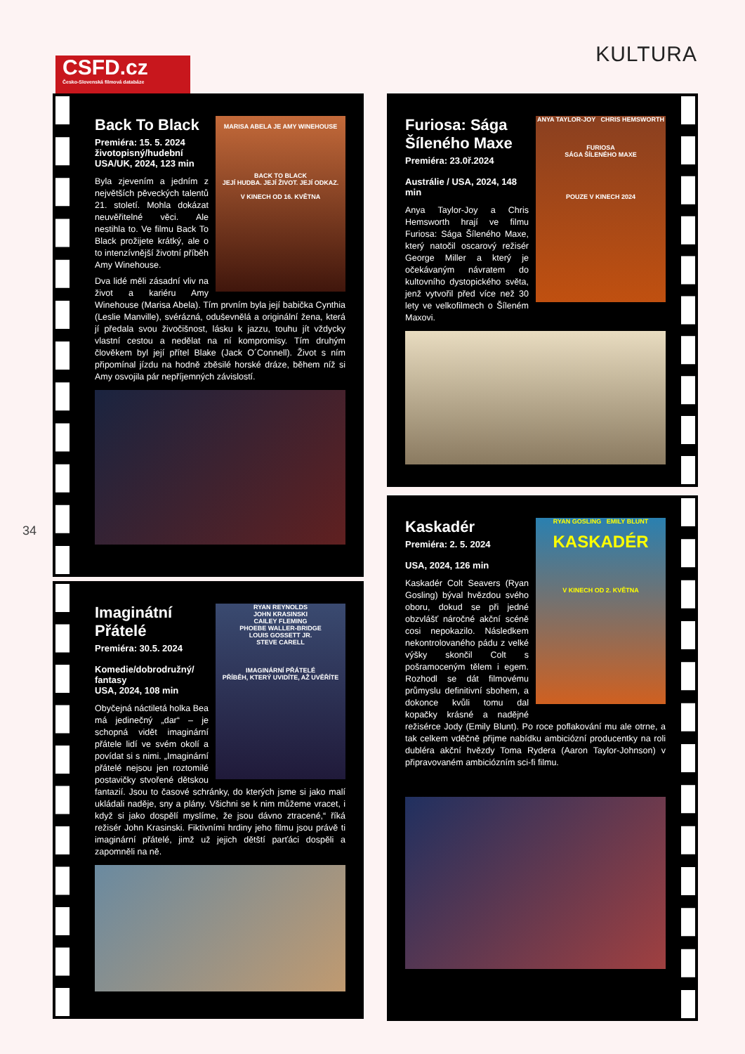CSFD.cz
Česko-Slovenská filmová databáze
KULTURA
34
MARISA ABELA JE AMY WINEHOUSE
BACK TO BLACK
JEJÍ HUDBA. JEJÍ ŽIVOT. JEJÍ ODKAZ.
V KINECH OD 16. KVĚTNA
Back To Black
Premiéra: 15. 5. 2024
životopisný/hudební USA/UK, 2024, 123 min
Byla zjevením a jedním z největších pěveckých talentů 21. století. Mohla dokázat neuvěřitelné věci. Ale nestihla to. Ve filmu Back To Black prožijete krátký, ale o to intenzívnější životní příběh Amy Winehouse.
Dva lidé měli zásadní vliv na život a kariéru Amy Winehouse (Marisa Abela). Tím prvním byla její babička Cynthia (Leslie Manville), svérázná, oduševnělá a originální žena, která jí předala svou živočišnost, lásku k jazzu, touhu jít vždycky vlastní cestou a nedělat na ní kompromisy. Tím druhým člověkem byl její přítel Blake (Jack O´Connell). Život s ním připomínal jízdu na hodně zběsilé horské dráze, během níž si Amy osvojila pár nepříjemných závislostí.
RYAN REYNOLDS
JOHN KRASINSKI
CAILEY FLEMING
PHOEBE WALLER-BRIDGE
LOUIS GOSSETT JR.
STEVE CARELL
IMAGINÁRNÍ PŘÁTELÉ
PŘÍBĚH, KTERÝ UVIDÍTE, AŽ UVĚŘÍTE
Imaginátní Přátelé
Premiéra: 30.5. 2024
Komedie/dobrodružný/ fantasy
USA, 2024, 108 min
Obyčejná náctiletá holka Bea má jedinečný „dar“ – je schopná vidět imaginární přátele lidí ve svém okolí a povídat si s nimi. „Imaginární přátelé nejsou jen roztomilé postavičky stvořené dětskou fantazií. Jsou to časové schránky, do kterých jsme si jako malí ukládali naděje, sny a plány. Všichni se k nim můžeme vracet, i když si jako dospělí myslíme, že jsou dávno ztracené,“ říká režisér John Krasinski. Fiktivními hrdiny jeho filmu jsou právě ti imaginární přátelé, jimž už jejich dětští parťáci dospěli a zapomněli na ně.
ANYA TAYLOR-JOY CHRIS HEMSWORTH
FURIOSA
SÁGA ŠÍLENÉHO MAXE
POUZE V KINECH 2024
Furiosa: Sága Šíleného Maxe
Premiéra: 23.0ř.2024
Austrálie / USA, 2024, 148 min
Anya Taylor-Joy a Chris Hemsworth hrají ve filmu Furiosa: Sága Šíleného Maxe, který natočil oscarový režisér George Miller a který je očekávaným návratem do kultovního dystopického světa, jenž vytvořil před více než 30 lety ve velkofilmech o Šíleném Maxovi.
RYAN GOSLING EMILY BLUNT
KASKADÉR
V KINECH OD 2. KVĚTNA
Kaskadér
Premiéra: 2. 5. 2024
USA, 2024, 126 min
Kaskadér Colt Seavers (Ryan Gosling) býval hvězdou svého oboru, dokud se při jedné obzvlášť náročné akční scéně cosi nepokazilo. Následkem nekontrolovaného pádu z velké výšky skončil Colt s pošramoceným tělem i egem. Rozhodl se dát filmovému průmyslu definitivní sbohem, a dokonce kvůli tomu dal kopačky krásné a nadějné režisérce Jody (Emily Blunt). Po roce poflakování mu ale otrne, a tak celkem vděčně přijme nabídku ambiciózní producentky na roli dubléra akční hvězdy Toma Rydera (Aaron Taylor-Johnson) v připravovaném ambiciózním sci-fi filmu.